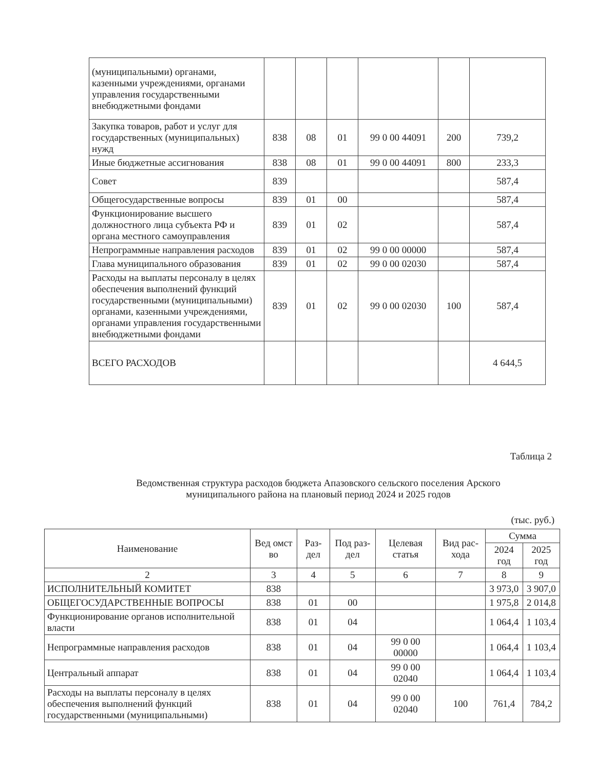| (муниципальными) органами, казенными учреждениями, органами управления государственными внебюджетными фондами | | | | | | |
| Закупка товаров, работ и услуг для государственных (муниципальных) нужд | 838 | 08 | 01 | 99 0 00 44091 | 200 | 739,2 |
| Иные бюджетные ассигнования | 838 | 08 | 01 | 99 0 00 44091 | 800 | 233,3 |
| Совет | 839 | | | | | 587,4 |
| Общегосударственные вопросы | 839 | 01 | 00 | | | 587,4 |
| Функционирование высшего должностного лица субъекта РФ и органа местного самоуправления | 839 | 01 | 02 | | | 587,4 |
| Непрограммные направления расходов | 839 | 01 | 02 | 99 0 00 00000 | | 587,4 |
| Глава муниципального образования | 839 | 01 | 02 | 99 0 00 02030 | | 587,4 |
| Расходы на выплаты персоналу в целях обеспечения выполнений функций государственными (муниципальными) органами, казенными учреждениями, органами управления государственными внебюджетными фондами | 839 | 01 | 02 | 99 0 00 02030 | 100 | 587,4 |
| ВСЕГО РАСХОДОВ | | | | | | 4 644,5 |
Таблица 2
Ведомственная структура расходов бюджета Апазовского сельского поселения Арского муниципального района на плановый период 2024 и 2025 годов
(тыс. руб.)
| Наименование | Вед омст во | Раз-дел | Под раз-дел | Целевая статья | Вид рас-хода | Сумма | |
| --- | --- | --- | --- | --- | --- | --- | --- |
| | | | | | | 2024 год | 2025 год |
| 2 | 3 | 4 | 5 | 6 | 7 | 8 | 9 |
| ИСПОЛНИТЕЛЬНЫЙ КОМИТЕТ | 838 | | | | | 3 973,0 | 3 907,0 |
| ОБЩЕГОСУДАРСТВЕННЫЕ ВОПРОСЫ | 838 | 01 | 00 | | | 1 975,8 | 2 014,8 |
| Функционирование органов исполнительной власти | 838 | 01 | 04 | | | 1 064,4 | 1 103,4 |
| Непрограммные направления расходов | 838 | 01 | 04 | 99 0 00 00000 | | 1 064,4 | 1 103,4 |
| Центральный аппарат | 838 | 01 | 04 | 99 0 00 02040 | | 1 064,4 | 1 103,4 |
| Расходы на выплаты персоналу в целях обеспечения выполнений функций государственными (муниципальными) | 838 | 01 | 04 | 99 0 00 02040 | 100 | 761,4 | 784,2 |